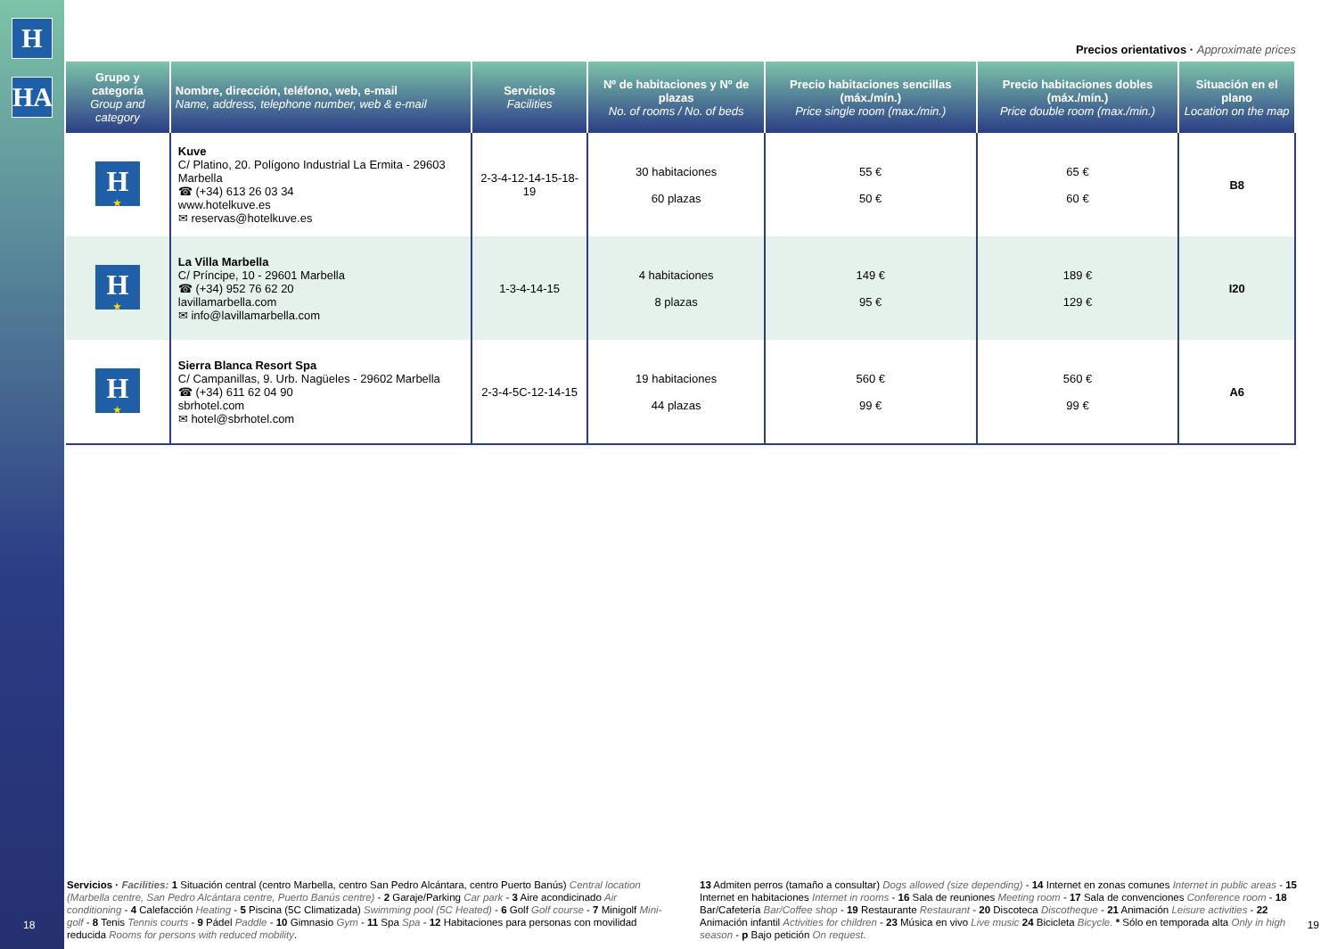H
HA
Precios orientativos · Approximate prices
| Grupo y categoría Group and category | Nombre, dirección, teléfono, web, e-mail Name, address, telephone number, web & e-mail | Servicios Facilities | Nº de habitaciones y Nº de plazas No. of rooms / No. of beds | Precio habitaciones sencillas (máx./mín.) Price single room (max./min.) | Precio habitaciones dobles (máx./mín.) Price double room (max./min.) | Situación en el plano Location on the map |
| --- | --- | --- | --- | --- | --- | --- |
| H ★ | Kuve C/ Platino, 20. Polígono Industrial La Ermita - 29603 Marbella ☎ (+34) 613 26 03 34 www.hotelkuve.es ✉ reservas@hotelkuve.es | 2-3-4-12-14-15-18-19 | 30 habitaciones 60 plazas | 55 € 50 € | 65 € 60 € | B8 |
| H ★ | La Villa Marbella C/ Príncipe, 10 - 29601 Marbella ☎ (+34) 952 76 62 20 lavillamarbella.com ✉ info@lavillamarbella.com | 1-3-4-14-15 | 4 habitaciones 8 plazas | 149 € 95 € | 189 € 129 € | I20 |
| H ★ | Sierra Blanca Resort Spa C/ Campanillas, 9. Urb. Nagüeles - 29602 Marbella ☎ (+34) 611 62 04 90 sbrhotel.com ✉ hotel@sbrhotel.com | 2-3-4-5C-12-14-15 | 19 habitaciones 44 plazas | 560 € 99 € | 560 € 99 € | A6 |
Servicios · Facilities: 1 Situación central (centro Marbella, centro San Pedro Alcántara, centro Puerto Banús) Central location (Marbella centre, San Pedro Alcántara centre, Puerto Banús centre) - 2 Garaje/Parking Car park - 3 Aire acondicinado Air conditioning - 4 Calefacción Heating - 5 Piscina (5C Climatizada) Swimming pool (5C Heated) - 6 Golf Golf course - 7 Minigolf Mini-golf - 8 Tenis Tennis courts - 9 Pádel Paddle - 10 Gimnasio Gym - 11 Spa Spa - 12 Habitaciones para personas con movilidad reducida Rooms for persons with reduced mobility.
13 Admiten perros (tamaño a consultar) Dogs allowed (size depending) - 14 Internet en zonas comunes Internet in public areas - 15 Internet en habitaciones Internet in rooms - 16 Sala de reuniones Meeting room - 17 Sala de convenciones Conference room - 18 Bar/Cafetería Bar/Coffee shop - 19 Restaurante Restaurant - 20 Discoteca Discotheque - 21 Animación Leisure activities - 22 Animación infantil Activities for children - 23 Música en vivo Live music 24 Bicicleta Bicycle. * Sólo en temporada alta Only in high season - p Bajo petición On request.
18 19